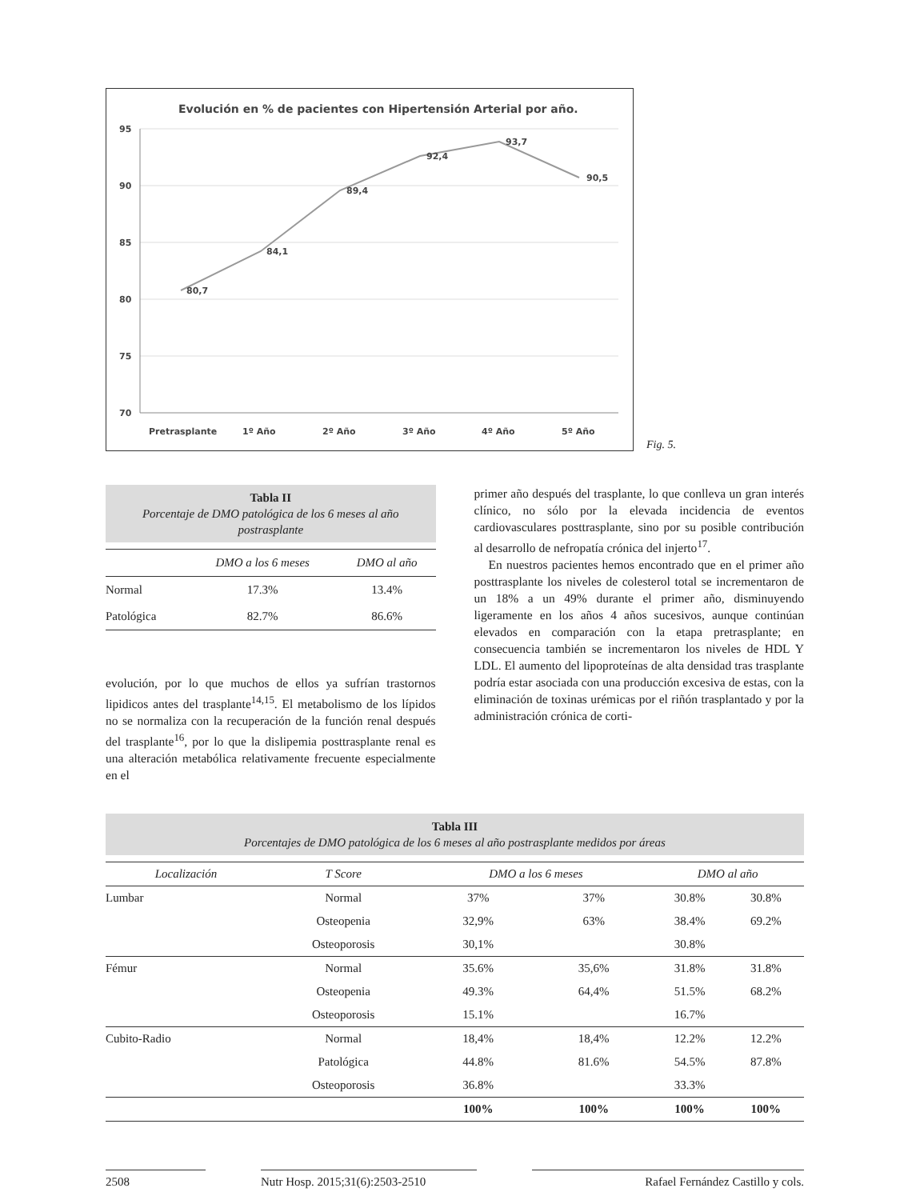Evolución en % de pacientes con Hipertensión Arterial por año.
95
90
85
80
75
70
80,7
84,1
89,4
92,4
93,7
90,5
Pretrasplante
1º Año
2º Año
3º Año
4º Año
5º Año
Fig. 5.
Tabla II
Porcentaje de DMO patológica de los 6 meses al año postrasplante
| | DMO a los 6 meses | DMO al año |
| --- | --- | --- |
| Normal | 17.3% | 13.4% |
| Patológica | 82.7% | 86.6% |
evolución, por lo que muchos de ellos ya sufrían trastornos lipidicos antes del trasplante<sup>14,15</sup>. El metabolismo de los lípidos no se normaliza con la recuperación de la función renal después del trasplante<sup>16</sup>, por lo que la dislipemia posttrasplante renal es una alteración metabólica relativamente frecuente especialmente en el
primer año después del trasplante, lo que conlleva un gran interés clínico, no sólo por la elevada incidencia de eventos cardiovasculares posttrasplante, sino por su posible contribución al desarrollo de nefropatía crónica del injerto<sup>17</sup>.
En nuestros pacientes hemos encontrado que en el primer año posttrasplante los niveles de colesterol total se incrementaron de un 18% a un 49% durante el primer año, disminuyendo ligeramente en los años 4 años sucesivos, aunque continúan elevados en comparación con la etapa pretrasplante; en consecuencia también se incrementaron los niveles de HDL Y LDL. El aumento del lipoproteínas de alta densidad tras trasplante podría estar asociada con una producción excesiva de estas, con la eliminación de toxinas urémicas por el riñón trasplantado y por la administración crónica de corti-
Tabla III
Porcentajes de DMO patológica de los 6 meses al año postrasplante medidos por áreas
| Localización | T Score | DMO a los 6 meses | | DMO al año | |
| --- | --- | --- | --- | --- | --- |
| Lumbar | Normal | 37% | 37% | 30.8% | 30.8% |
| | Osteopenia | 32,9% | 63% | 38.4% | 69.2% |
| | Osteoporosis | 30,1% | | 30.8% | |
| Fémur | Normal | 35.6% | 35,6% | 31.8% | 31.8% |
| | Osteopenia | 49.3% | 64,4% | 51.5% | 68.2% |
| | Osteoporosis | 15.1% | | 16.7% | |
| Cubito-Radio | Normal | 18,4% | 18,4% | 12.2% | 12.2% |
| | Patológica | 44.8% | 81.6% | 54.5% | 87.8% |
| | Osteoporosis | 36.8% | | 33.3% | |
| | | 100% | 100% | 100% | 100% |
2508 Nutr Hosp. 2015;31(6):2503-2510
Rafael Fernández Castillo y cols.